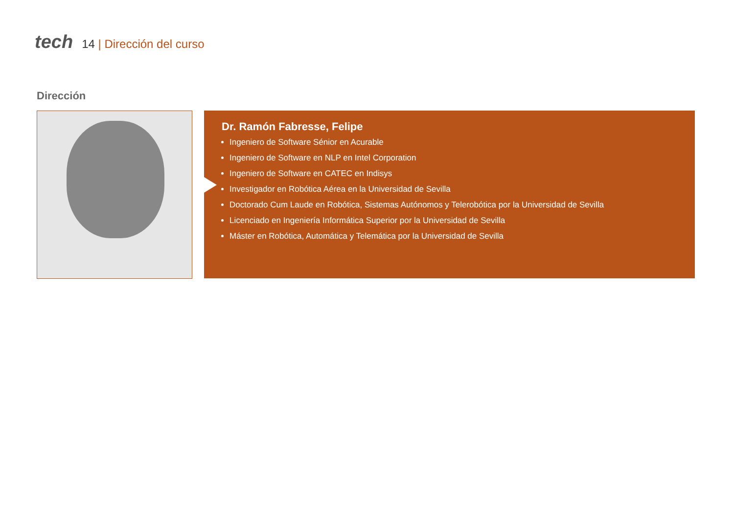tech
14 | Dirección del curso
Dirección
Dr. Ramón Fabresse, Felipe
Ingeniero de Software Sénior en Acurable
Ingeniero de Software en NLP en Intel Corporation
Ingeniero de Software en CATEC en Indisys
Investigador en Robótica Aérea en la Universidad de Sevilla
Doctorado Cum Laude en Robótica, Sistemas Autónomos y Telerobótica por la Universidad de Sevilla
Licenciado en Ingeniería Informática Superior por la Universidad de Sevilla
Máster en Robótica, Automática y Telemática por la Universidad de Sevilla